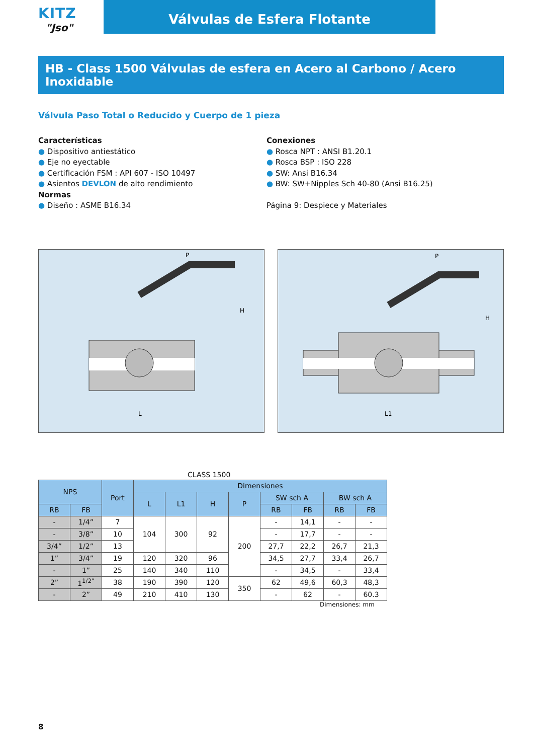KITZ
"Jso"
Válvulas de Esfera Flotante
HB - Class 1500 Válvulas de esfera en Acero al Carbono / Acero Inoxidable
Válvula Paso Total o Reducido y Cuerpo de 1 pieza
Características
● Dispositivo antiestático
● Eje no eyectable
● Certificación FSM : API 607 - ISO 10497
● Asientos DEVLON de alto rendimiento
Normas
● Diseño : ASME B16.34
Conexiones
● Rosca NPT : ANSI B1.20.1
● Rosca BSP : ISO 228
● SW: Ansi B16.34
● BW: SW+Nipples Sch 40-80 (Ansi B16.25)
Página 9: Despiece y Materiales
P
H
L
P
H
L1
CLASS 1500
| NPS | | Port | Dimensiones | | | | | | | |
| --- | --- | --- | --- | --- | --- | --- | --- | --- | --- | --- |
| | | | L | L1 | H | P | SW sch A | | BW sch A | |
| RB | FB | | | | | | RB | FB | RB | FB |
| - | 1/4” | 7 | 104 | 300 | 92 | 200 | - | 14,1 | - | - |
| - | 3/8” | 10 | | | | | - | 17,7 | - | - |
| 3/4” | 1/2” | 13 | | | | | 27,7 | 22,2 | 26,7 | 21,3 |
| 1” | 3/4” | 19 | 120 | 320 | 96 | | 34,5 | 27,7 | 33,4 | 26,7 |
| - | 1” | 25 | 140 | 340 | 110 | | - | 34,5 | - | 33,4 |
| 2” | 1<sup>1/2”</sup> | 38 | 190 | 390 | 120 | 350 | 62 | 49,6 | 60,3 | 48,3 |
| - | 2” | 49 | 210 | 410 | 130 | | - | 62 | - | 60.3 |
Dimensiones: mm
8